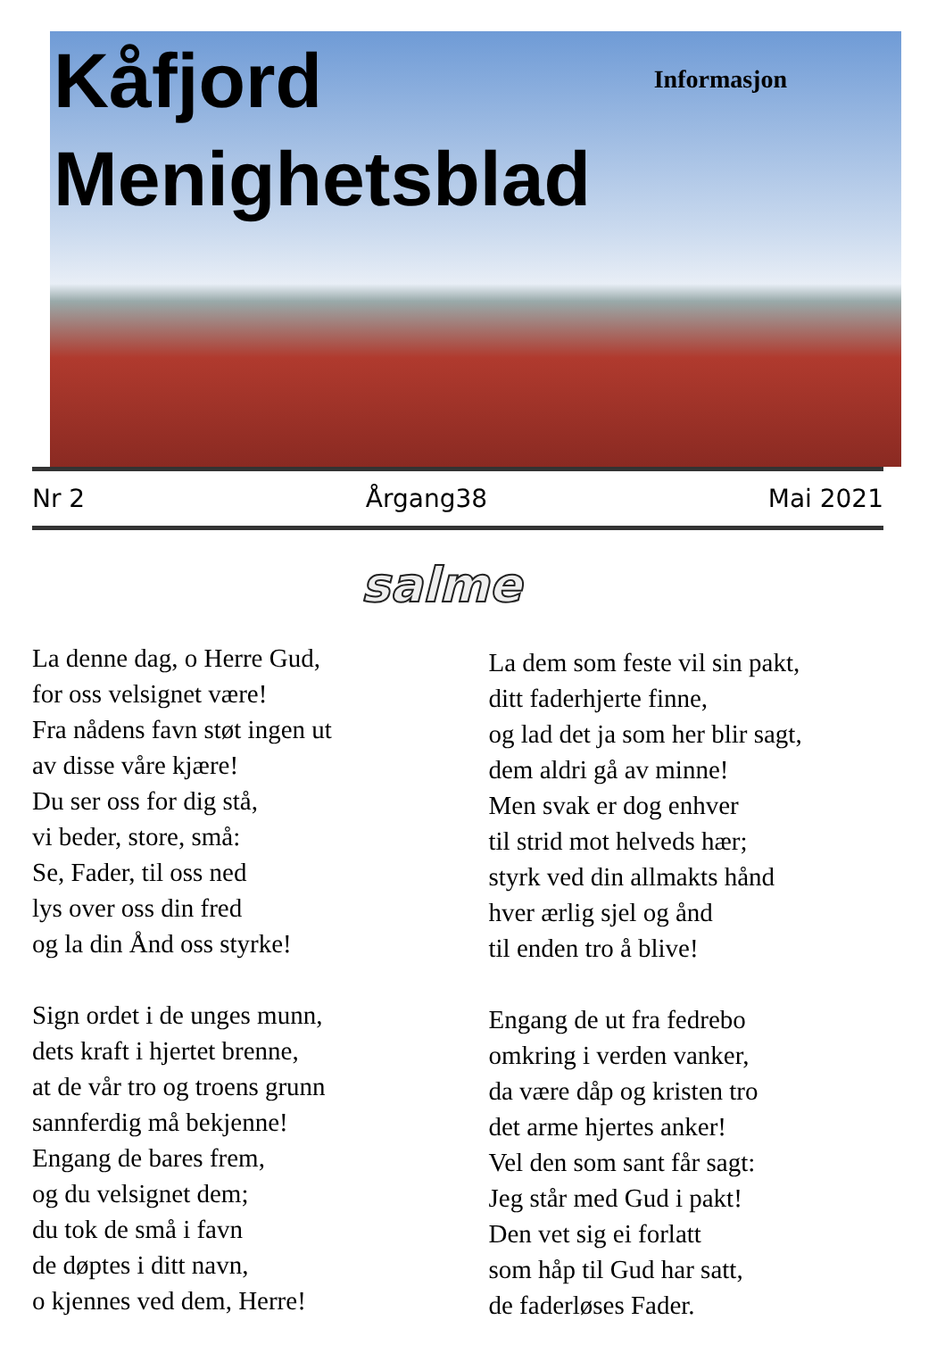Kåfjord Informasjon
Menighetsblad
Nr 2 Årgang38 Mai 2021
salme
La denne dag, o Herre Gud,
for oss velsignet være!
Fra nådens favn støt ingen ut
av disse våre kjære!
Du ser oss for dig stå,
vi beder, store, små:
Se, Fader, til oss ned
lys over oss din fred
og la din Ånd oss styrke!
Sign ordet i de unges munn,
dets kraft i hjertet brenne,
at de vår tro og troens grunn
sannferdig må bekjenne!
Engang de bares frem,
og du velsignet dem;
du tok de små i favn
de døptes i ditt navn,
o kjennes ved dem, Herre!
La dem som feste vil sin pakt,
ditt faderhjerte finne,
og lad det ja som her blir sagt,
dem aldri gå av minne!
Men svak er dog enhver
til strid mot helveds hær;
styrk ved din allmakts hånd
hver ærlig sjel og ånd
til enden tro å blive!
Engang de ut fra fedrebo
omkring i verden vanker,
da være dåp og kristen tro
det arme hjertes anker!
Vel den som sant får sagt:
Jeg står med Gud i pakt!
Den vet sig ei forlatt
som håp til Gud har satt,
de faderløses Fader.